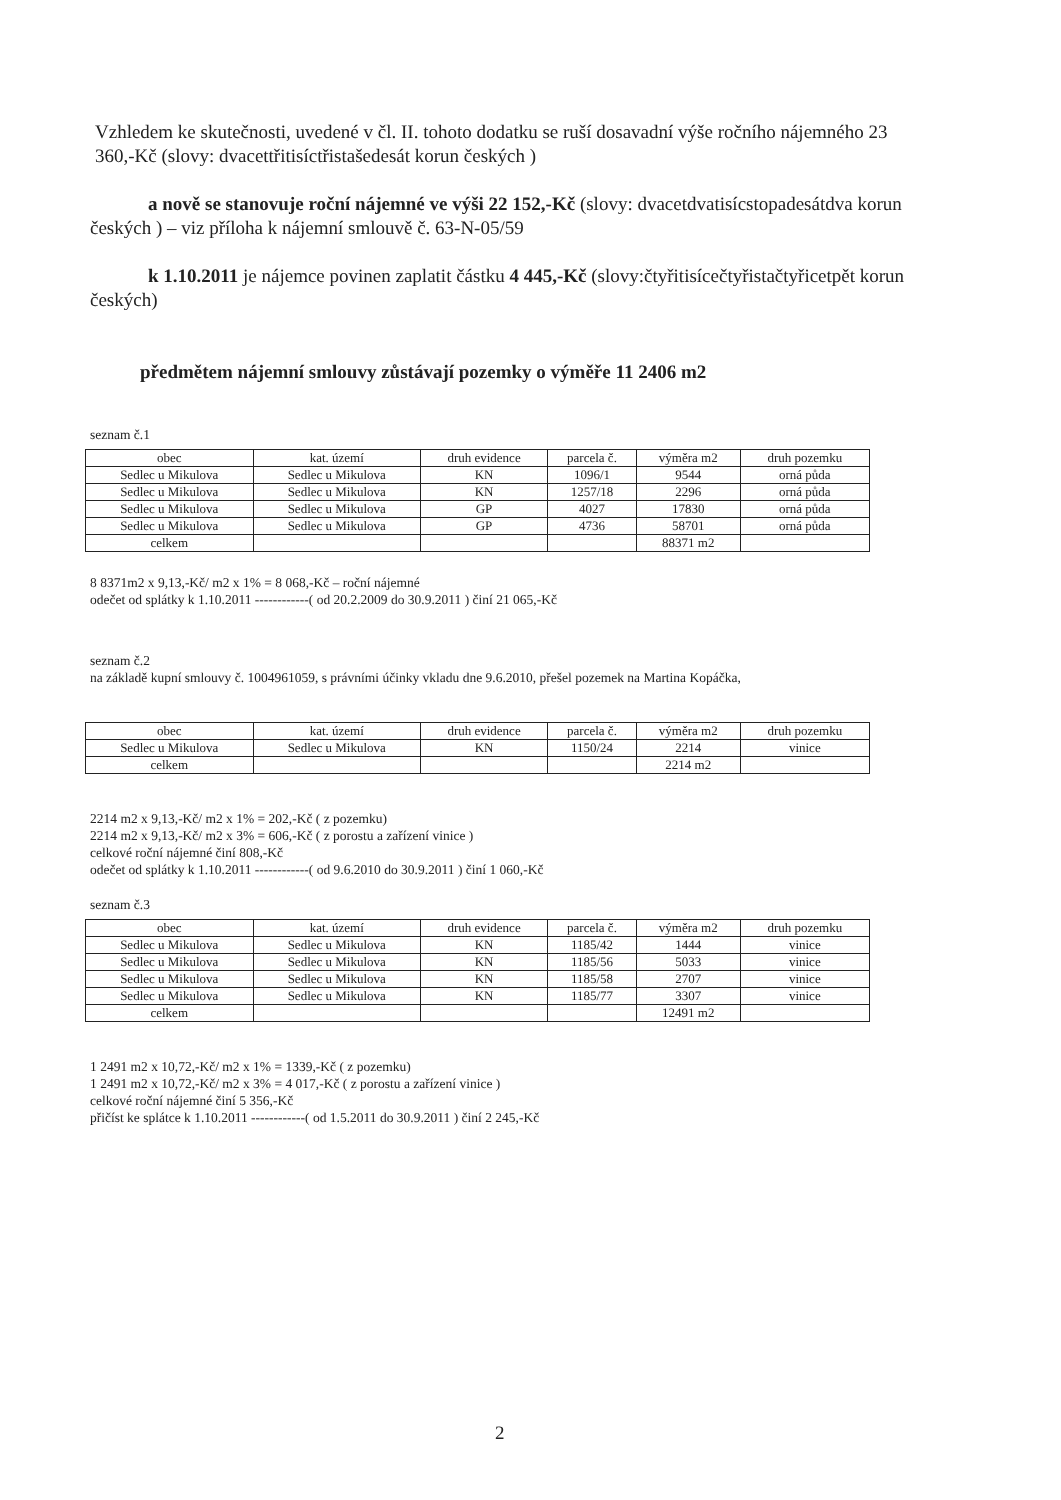Vzhledem ke skutečnosti, uvedené v čl. II. tohoto dodatku se ruší dosavadní výše ročního nájemného 23 360,-Kč (slovy: dvacettřitisíctřistašedesát korun českých )
a nově se stanovuje roční nájemné ve výši 22 152,-Kč (slovy: dvacetdvatisícstopadesátdva korun českých ) – viz příloha k nájemní smlouvě č. 63-N-05/59
k 1.10.2011 je nájemce povinen zaplatit částku 4 445,-Kč (slovy:čtyřitisícečtyřistačtyřicetpět korun českých)
předmětem nájemní smlouvy zůstávají pozemky o výměře 11 2406 m2
seznam č.1
| obec | kat. území | druh evidence | parcela č. | výměra m2 | druh pozemku |
| --- | --- | --- | --- | --- | --- |
| Sedlec u Mikulova | Sedlec u Mikulova | KN | 1096/1 | 9544 | orná půda |
| Sedlec u Mikulova | Sedlec u Mikulova | KN | 1257/18 | 2296 | orná půda |
| Sedlec u Mikulova | Sedlec u Mikulova | GP | 4027 | 17830 | orná půda |
| Sedlec u Mikulova | Sedlec u Mikulova | GP | 4736 | 58701 | orná půda |
| celkem | | | | 88371 m2 | |
8 8371m2 x 9,13,-Kč/ m2 x 1% = 8 068,-Kč – roční nájemné
odečet od splátky k 1.10.2011 ------------( od 20.2.2009 do 30.9.2011 ) činí 21 065,-Kč
seznam č.2
na základě kupní smlouvy č. 1004961059, s právními účinky vkladu dne 9.6.2010, přešel pozemek na Martina Kopáčka,
| obec | kat. území | druh evidence | parcela č. | výměra m2 | druh pozemku |
| --- | --- | --- | --- | --- | --- |
| Sedlec u Mikulova | Sedlec u Mikulova | KN | 1150/24 | 2214 | vinice |
| celkem | | | | 2214 m2 | |
2214 m2 x 9,13,-Kč/ m2 x 1% = 202,-Kč ( z pozemku)
2214 m2 x 9,13,-Kč/ m2 x 3% = 606,-Kč ( z porostu a zařízení vinice )
celkové roční nájemné činí 808,-Kč
odečet od splátky k 1.10.2011 ------------( od 9.6.2010 do 30.9.2011 ) činí 1 060,-Kč
seznam č.3
| obec | kat. území | druh evidence | parcela č. | výměra m2 | druh pozemku |
| --- | --- | --- | --- | --- | --- |
| Sedlec u Mikulova | Sedlec u Mikulova | KN | 1185/42 | 1444 | vinice |
| Sedlec u Mikulova | Sedlec u Mikulova | KN | 1185/56 | 5033 | vinice |
| Sedlec u Mikulova | Sedlec u Mikulova | KN | 1185/58 | 2707 | vinice |
| Sedlec u Mikulova | Sedlec u Mikulova | KN | 1185/77 | 3307 | vinice |
| celkem | | | | 12491 m2 | |
1 2491 m2 x 10,72,-Kč/ m2 x 1% = 1339,-Kč ( z pozemku)
1 2491 m2 x 10,72,-Kč/ m2 x 3% = 4 017,-Kč ( z porostu a zařízení vinice )
celkové roční nájemné činí 5 356,-Kč
přičíst ke splátce k 1.10.2011 ------------( od 1.5.2011 do 30.9.2011 ) činí 2 245,-Kč
2